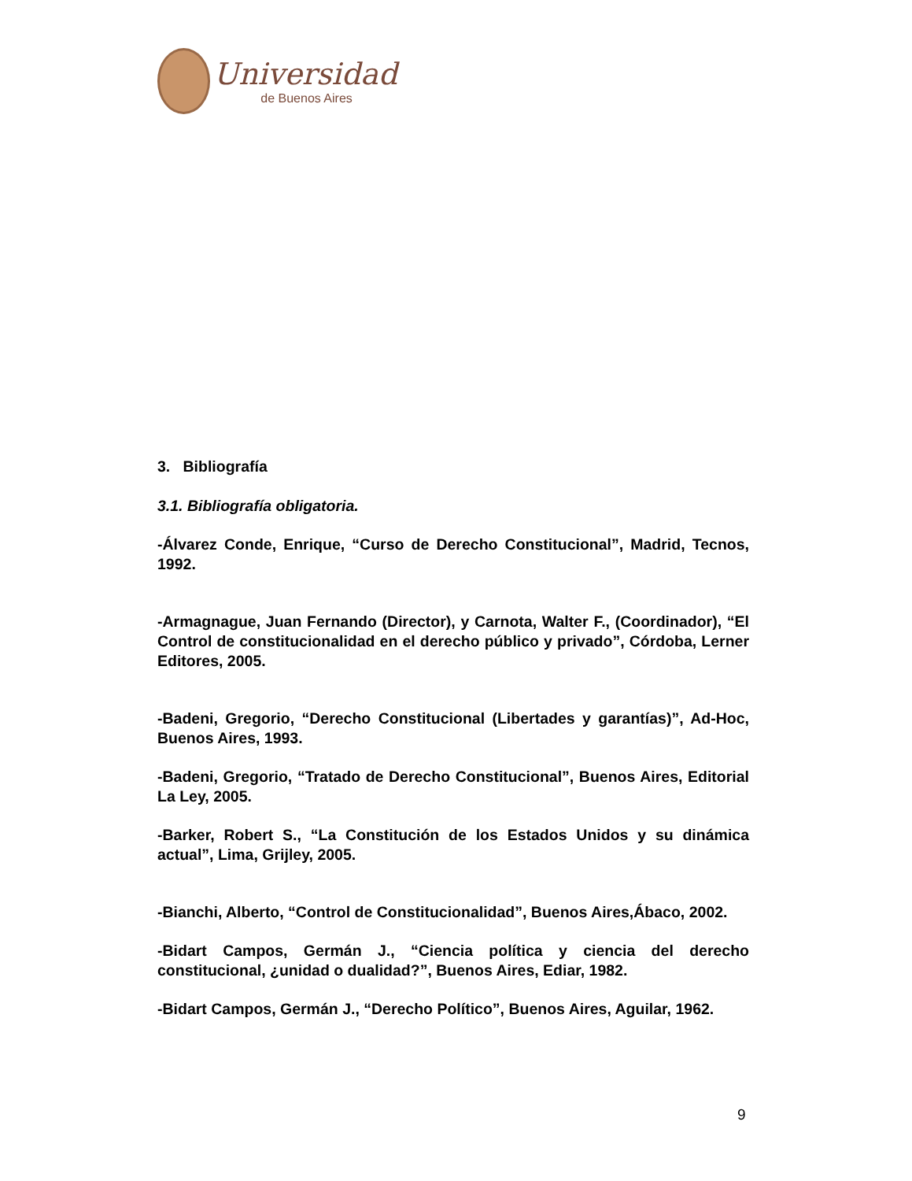Universidad
de Buenos Aires
3. Bibliografía
3.1. Bibliografía obligatoria.
-Álvarez Conde, Enrique, “Curso de Derecho Constitucional”, Madrid, Tecnos, 1992.
-Armagnague, Juan Fernando (Director), y Carnota, Walter F., (Coordinador), “El Control de constitucionalidad en el derecho público y privado”, Córdoba, Lerner Editores, 2005.
-Badeni, Gregorio, “Derecho Constitucional (Libertades y garantías)”, Ad-Hoc, Buenos Aires, 1993.
-Badeni, Gregorio, “Tratado de Derecho Constitucional”, Buenos Aires, Editorial La Ley, 2005.
-Barker, Robert S., “La Constitución de los Estados Unidos y su dinámica actual”, Lima, Grijley, 2005.
-Bianchi, Alberto, “Control de Constitucionalidad”, Buenos Aires,Ábaco, 2002.
-Bidart Campos, Germán J., “Ciencia política y ciencia del derecho constitucional, ¿unidad o dualidad?”, Buenos Aires, Ediar, 1982.
-Bidart Campos, Germán J., “Derecho Político”, Buenos Aires, Aguilar, 1962.
9